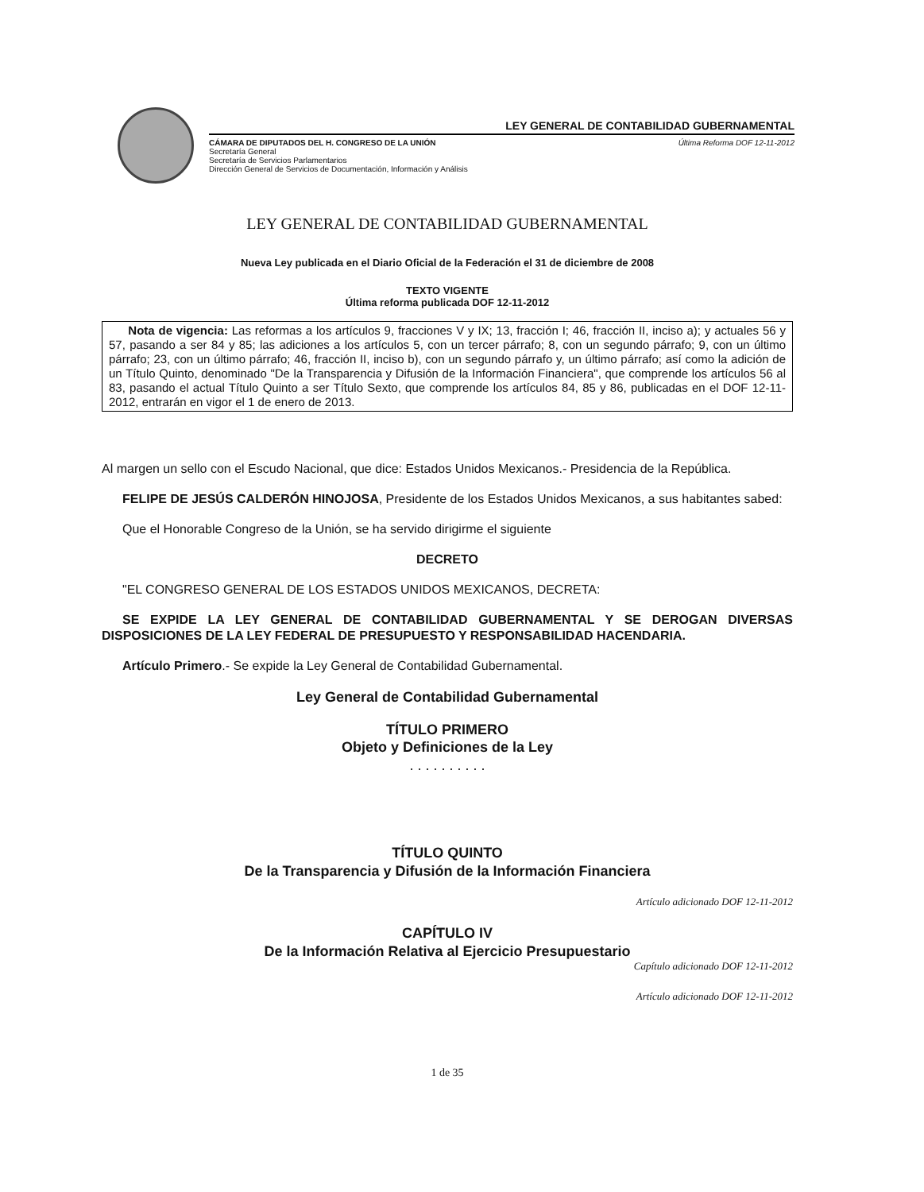LEY GENERAL DE CONTABILIDAD GUBERNAMENTAL
CÁMARA DE DIPUTADOS DEL H. CONGRESO DE LA UNIÓN
Secretaría General
Secretaría de Servicios Parlamentarios
Dirección General de Servicios de Documentación, Información y Análisis
Última Reforma DOF 12-11-2012
LEY GENERAL DE CONTABILIDAD GUBERNAMENTAL
Nueva Ley publicada en el Diario Oficial de la Federación el 31 de diciembre de 2008
TEXTO VIGENTE
Última reforma publicada DOF 12-11-2012
Nota de vigencia: Las reformas a los artículos 9, fracciones V y IX; 13, fracción I; 46, fracción II, inciso a); y actuales 56 y 57, pasando a ser 84 y 85; las adiciones a los artículos 5, con un tercer párrafo; 8, con un segundo párrafo; 9, con un último párrafo; 23, con un último párrafo; 46, fracción II, inciso b), con un segundo párrafo y, un último párrafo; así como la adición de un Título Quinto, denominado "De la Transparencia y Difusión de la Información Financiera", que comprende los artículos 56 al 83, pasando el actual Título Quinto a ser Título Sexto, que comprende los artículos 84, 85 y 86, publicadas en el DOF 12-11-2012, entrarán en vigor el 1 de enero de 2013.
Al margen un sello con el Escudo Nacional, que dice: Estados Unidos Mexicanos.- Presidencia de la República.
FELIPE DE JESÚS CALDERÓN HINOJOSA, Presidente de los Estados Unidos Mexicanos, a sus habitantes sabed:
Que el Honorable Congreso de la Unión, se ha servido dirigirme el siguiente
DECRETO
"EL CONGRESO GENERAL DE LOS ESTADOS UNIDOS MEXICANOS, DECRETA:
SE EXPIDE LA LEY GENERAL DE CONTABILIDAD GUBERNAMENTAL Y SE DEROGAN DIVERSAS DISPOSICIONES DE LA LEY FEDERAL DE PRESUPUESTO Y RESPONSABILIDAD HACENDARIA.
Artículo Primero.- Se expide la Ley General de Contabilidad Gubernamental.
Ley General de Contabilidad Gubernamental
TÍTULO PRIMERO
Objeto y Definiciones de la Ley
. . . . . . . . . .
TÍTULO QUINTO
De la Transparencia y Difusión de la Información Financiera
Artículo adicionado DOF 12-11-2012
CAPÍTULO IV
De la Información Relativa al Ejercicio Presupuestario
Capítulo adicionado DOF 12-11-2012
Artículo adicionado DOF 12-11-2012
1 de 35